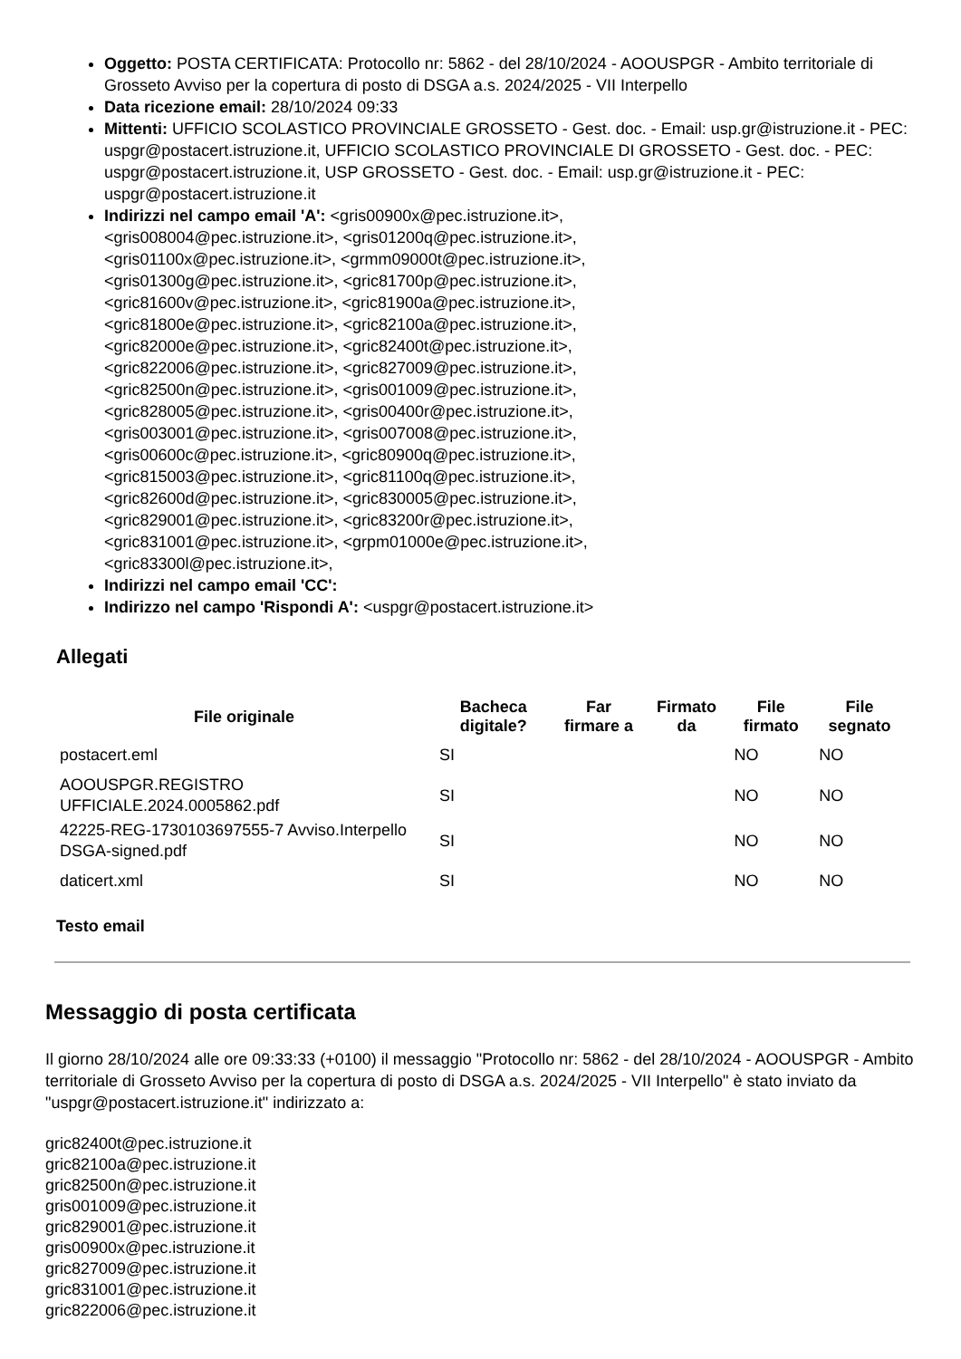Oggetto: POSTA CERTIFICATA: Protocollo nr: 5862 - del 28/10/2024 - AOOUSPGR - Ambito territoriale di Grosseto Avviso per la copertura di posto di DSGA a.s. 2024/2025 - VII Interpello
Data ricezione email: 28/10/2024 09:33
Mittenti: UFFICIO SCOLASTICO PROVINCIALE GROSSETO - Gest. doc. - Email: usp.gr@istruzione.it - PEC: uspgr@postacert.istruzione.it, UFFICIO SCOLASTICO PROVINCIALE DI GROSSETO - Gest. doc. - PEC: uspgr@postacert.istruzione.it, USP GROSSETO - Gest. doc. - Email: usp.gr@istruzione.it - PEC: uspgr@postacert.istruzione.it
Indirizzi nel campo email 'A': <gris00900x@pec.istruzione.it>,
<gris008004@pec.istruzione.it>, <gris01200q@pec.istruzione.it>,
<gris01100x@pec.istruzione.it>, <grmm09000t@pec.istruzione.it>,
<gris01300g@pec.istruzione.it>, <gric81700p@pec.istruzione.it>,
<gric81600v@pec.istruzione.it>, <gric81900a@pec.istruzione.it>,
<gric81800e@pec.istruzione.it>, <gric82100a@pec.istruzione.it>,
<gric82000e@pec.istruzione.it>, <gric82400t@pec.istruzione.it>,
<gric822006@pec.istruzione.it>, <gric827009@pec.istruzione.it>,
<gric82500n@pec.istruzione.it>, <gris001009@pec.istruzione.it>,
<gric828005@pec.istruzione.it>, <gris00400r@pec.istruzione.it>,
<gris003001@pec.istruzione.it>, <gris007008@pec.istruzione.it>,
<gris00600c@pec.istruzione.it>, <gric80900q@pec.istruzione.it>,
<gric815003@pec.istruzione.it>, <gric81100q@pec.istruzione.it>,
<gric82600d@pec.istruzione.it>, <gric830005@pec.istruzione.it>,
<gric829001@pec.istruzione.it>, <gric83200r@pec.istruzione.it>,
<gric831001@pec.istruzione.it>, <grpm01000e@pec.istruzione.it>,
<gric83300l@pec.istruzione.it>,
Indirizzi nel campo email 'CC':
Indirizzo nel campo 'Rispondi A': <uspgr@postacert.istruzione.it>
Allegati
| File originale | Bacheca digitale? | Far firmare a | Firmato da | File firmato | File segnato |
| --- | --- | --- | --- | --- | --- |
| postacert.eml | SI | | | NO | NO |
| AOOUSPGR.REGISTRO UFFICIALE.2024.0005862.pdf | SI | | | NO | NO |
| 42225-REG-1730103697555-7 Avviso.Interpello DSGA-signed.pdf | SI | | | NO | NO |
| daticert.xml | SI | | | NO | NO |
Testo email
Messaggio di posta certificata
Il giorno 28/10/2024 alle ore 09:33:33 (+0100) il messaggio "Protocollo nr: 5862 - del 28/10/2024 - AOOUSPGR - Ambito territoriale di Grosseto Avviso per la copertura di posto di DSGA a.s. 2024/2025 - VII Interpello" è stato inviato da "uspgr@postacert.istruzione.it" indirizzato a:
gric82400t@pec.istruzione.it
gric82100a@pec.istruzione.it
gric82500n@pec.istruzione.it
gris001009@pec.istruzione.it
gric829001@pec.istruzione.it
gris00900x@pec.istruzione.it
gric827009@pec.istruzione.it
gric831001@pec.istruzione.it
gric822006@pec.istruzione.it